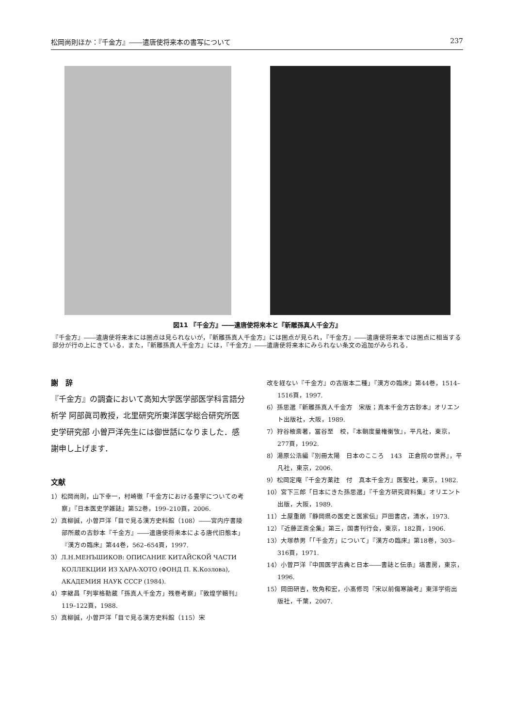松岡尚則ほか：『千金方』――遣唐使将来本の書写について 237
図11 『千金方』――遣唐使将来本と『新雕孫真人千金方』
『千金方』――遣唐使将来本には圏点は見られないが，『新雕孫真人千金方』には圏点が見られ，『千金方』――遣唐使将来本では圏点に相当する部分が行の上にきている．また，『新雕孫真人千金方』には，『千金方』――遣唐使将来本にみられない条文の追加がみられる．
謝　辞
『千金方』の調査において高知大学医学部医学科言語分析学 阿部眞司教授，北里研究所東洋医学総合研究所医史学研究部 小曽戸洋先生には御世話になりました．感謝申し上げます．
文献
1）松岡尚則，山下幸一，村崎徹「千金方における畳字についての考察」『日本医史学雑誌』第52巻，199–210頁，2006.
2）真柳誠，小曽戸洋「目で見る漢方史料館（108）――宮内庁書陵部所蔵の古鈔本『千金方』――遣唐使将来本による唐代旧態本」『漢方の臨床』第44巻，562–654頁，1997.
3）Л.Н.МЕНЪШИКОВ: ОПИСАНИЕ КИТАЙСКОЙ ЧАСТИ КОЛЛЕКЦИИ ИЗ ХАРА-ХОТО (ФОНД П. К.Козлова), АКАДЕМИЯ НАУК СССР (1984).
4）李継昌「列寧格勒蔵「孫真人千金方」残巻考察」『敦煌学輯刊』119–122頁，1988.
5）真柳誠，小曽戸洋「目で見る漢方史料館（115）宋
改を経ない『千金方』の古版本二種」『漢方の臨床』第44巻，1514–1516頁，1997.
6）孫思邈『新雕孫真人千金方　宋版；真本千金方古鈔本』オリエント出版社，大阪，1989.
7）狩谷棭斎著，冨谷至　校，『本朝度量権衡攷』，平凡社，東京，277頁，1992.
8）湯原公浩編『別冊太陽　日本のこころ　143　正倉院の世界』，平凡社，東京，2006.
9）松岡定庵『千金方薬註　付　真本千金方』医聖社，東京，1982.
10）宮下三郎「日本にきた孫思邈」『千金方研究資料集』オリエント出版，大阪，1989.
11）土屋重朗『静岡県の医史と医家伝』戸田書店，清水，1973.
12）『近藤正斎全集』第三，国書刊行会，東京，182頁，1906.
13）大塚恭男「「千金方」について」『漢方の臨床』第18巻，303–316頁，1971.
14）小曽戸洋『中国医学古典と日本――書誌と伝承』塙書房，東京，1996.
15）岡田研吉，牧角和宏，小髙修司『宋以前傷寒論考』東洋学術出版社，千葉，2007.